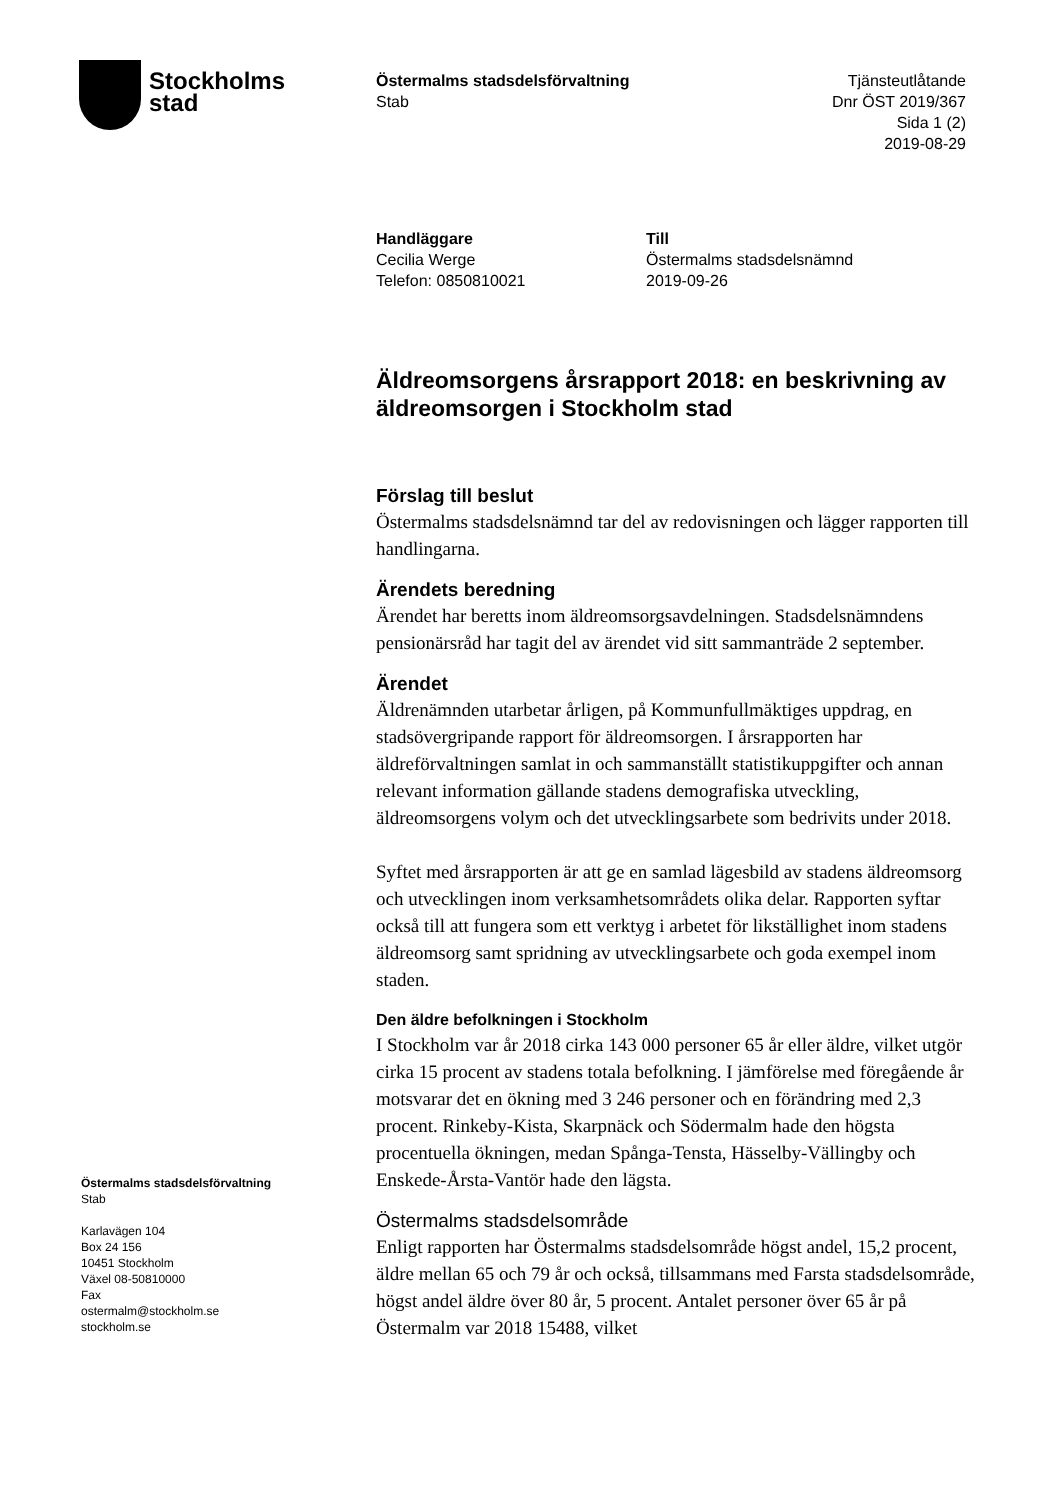Stockholms
stad
Östermalms stadsdelsförvaltning
Stab
Tjänsteutlåtande
Dnr ÖST 2019/367
Sida 1 (2)
2019-08-29
Handläggare
Cecilia Werge
Telefon: 0850810021
Till
Östermalms stadsdelsnämnd
2019-09-26
Äldreomsorgens årsrapport 2018: en beskrivning av äldreomsorgen i Stockholm stad
Förslag till beslut
Östermalms stadsdelsnämnd tar del av redovisningen och lägger rapporten till handlingarna.
Ärendets beredning
Ärendet har beretts inom äldreomsorgsavdelningen. Stadsdelsnämndens pensionärsråd har tagit del av ärendet vid sitt sammanträde 2 september.
Ärendet
Äldrenämnden utarbetar årligen, på Kommunfullmäktiges uppdrag, en stadsövergripande rapport för äldreomsorgen. I årsrapporten har äldreförvaltningen samlat in och sammanställt statistikuppgifter och annan relevant information gällande stadens demografiska utveckling, äldreomsorgens volym och det utvecklingsarbete som bedrivits under 2018.
Syftet med årsrapporten är att ge en samlad lägesbild av stadens äldreomsorg och utvecklingen inom verksamhetsområdets olika delar. Rapporten syftar också till att fungera som ett verktyg i arbetet för likställighet inom stadens äldreomsorg samt spridning av utvecklingsarbete och goda exempel inom staden.
Den äldre befolkningen i Stockholm
I Stockholm var år 2018 cirka 143 000 personer 65 år eller äldre, vilket utgör cirka 15 procent av stadens totala befolkning. I jämförelse med föregående år motsvarar det en ökning med 3 246 personer och en förändring med 2,3 procent. Rinkeby-Kista, Skarpnäck och Södermalm hade den högsta procentuella ökningen, medan Spånga-Tensta, Hässelby-Vällingby och Enskede-Årsta-Vantör hade den lägsta.
Östermalms stadsdelsområde
Enligt rapporten har Östermalms stadsdelsområde högst andel, 15,2 procent, äldre mellan 65 och 79 år och också, tillsammans med Farsta stadsdelsområde, högst andel äldre över 80 år, 5 procent. Antalet personer över 65 år på Östermalm var 2018 15488, vilket
Östermalms stadsdelsförvaltning
Stab
Karlavägen 104
Box 24 156
10451 Stockholm
Växel 08-50810000
Fax
ostermalm@stockholm.se
stockholm.se